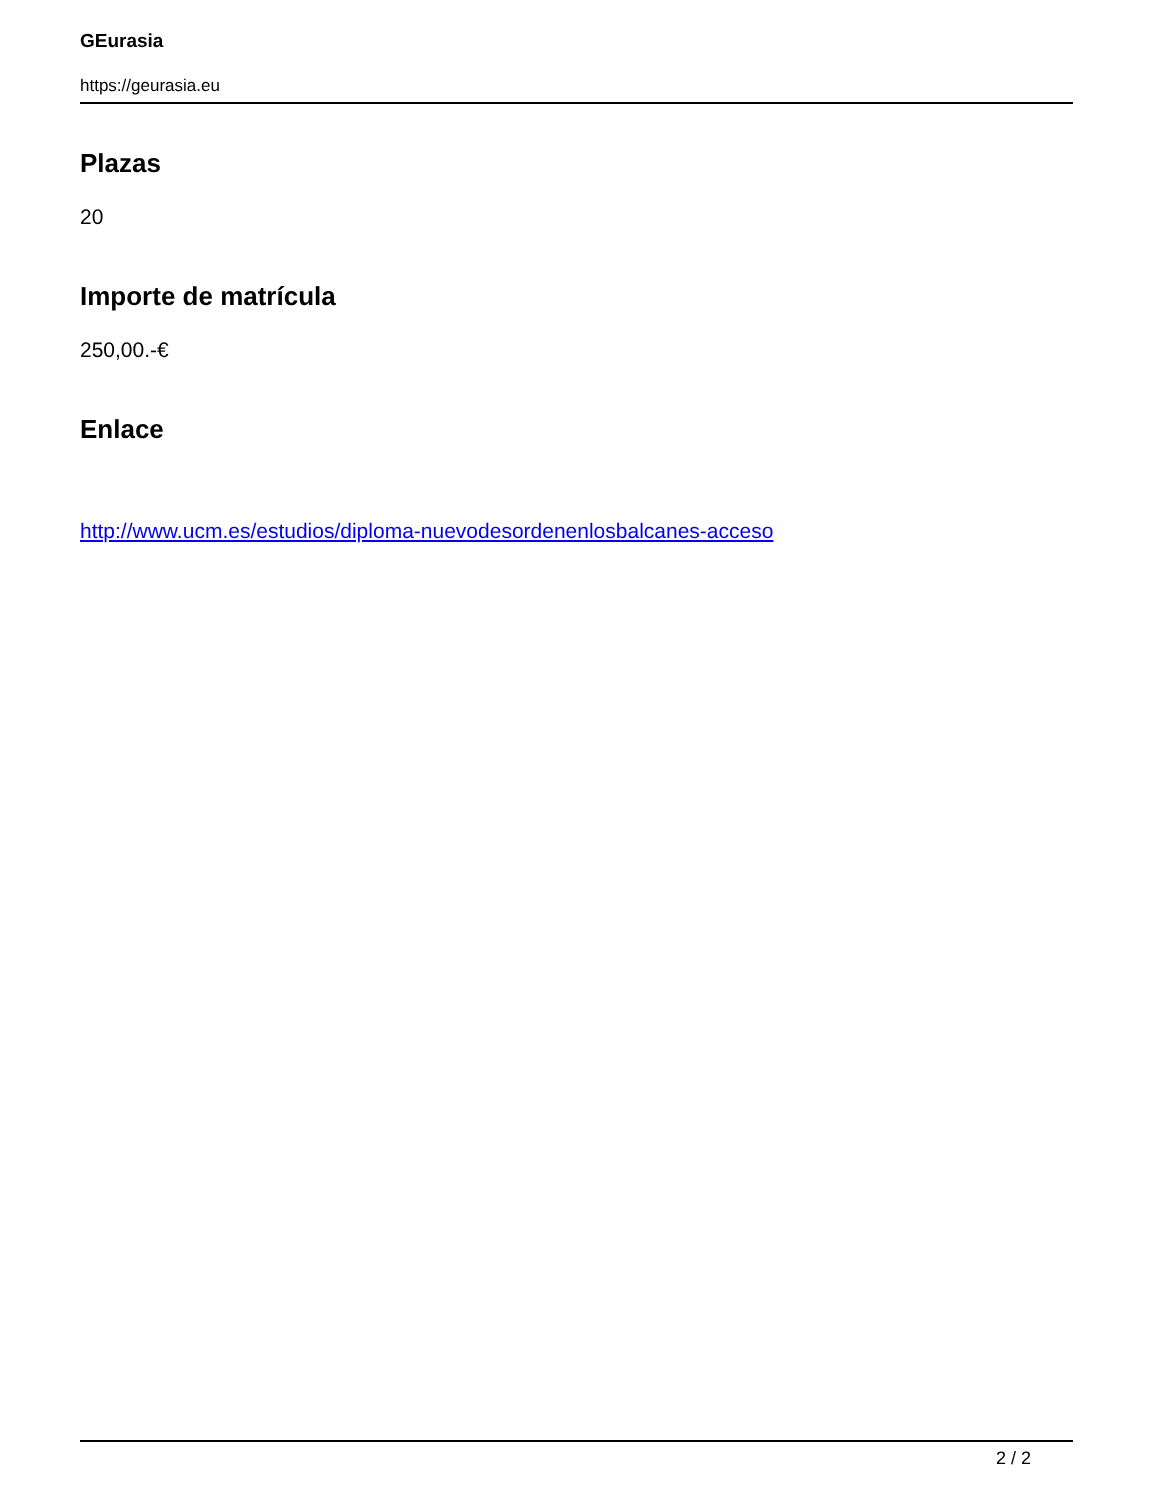GEurasia
https://geurasia.eu
Plazas
20
Importe de matrícula
250,00.-€
Enlace
http://www.ucm.es/estudios/diploma-nuevodesordenenlosbalcanes-acceso
2 / 2